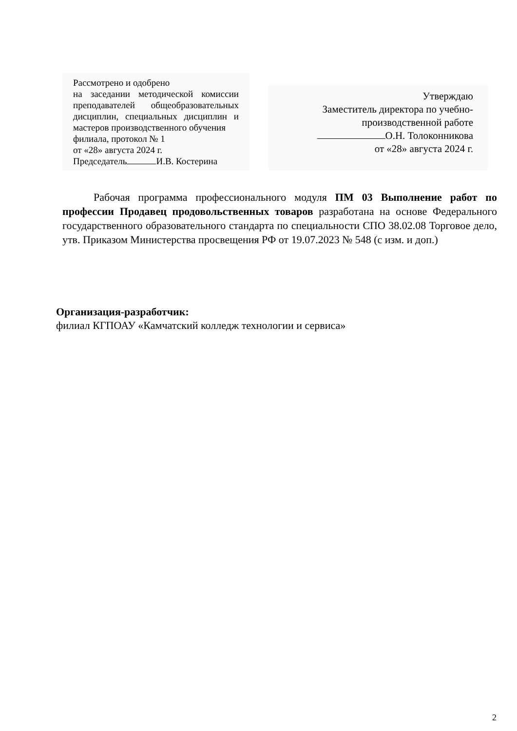Рассмотрено и одобрено
на заседании методической комиссии преподавателей общеобразовательных дисциплин, специальных дисциплин и мастеров производственного обучения
филиала, протокол № 1
от «28» августа 2024 г.
Председатель И.В. Костерина
Утверждаю
Заместитель директора по учебно-производственной работе
О.Н. Толоконникова
от «28» августа 2024 г.
Рабочая программа профессионального модуля ПМ 03 Выполнение работ по профессии Продавец продовольственных товаров разработана на основе Федерального государственного образовательного стандарта по специальности СПО 38.02.08 Торговое дело, утв. Приказом Министерства просвещения РФ от 19.07.2023 № 548 (с изм. и доп.)
Организация-разработчик:
филиал КГПОАУ «Камчатский колледж технологии и сервиса»
2